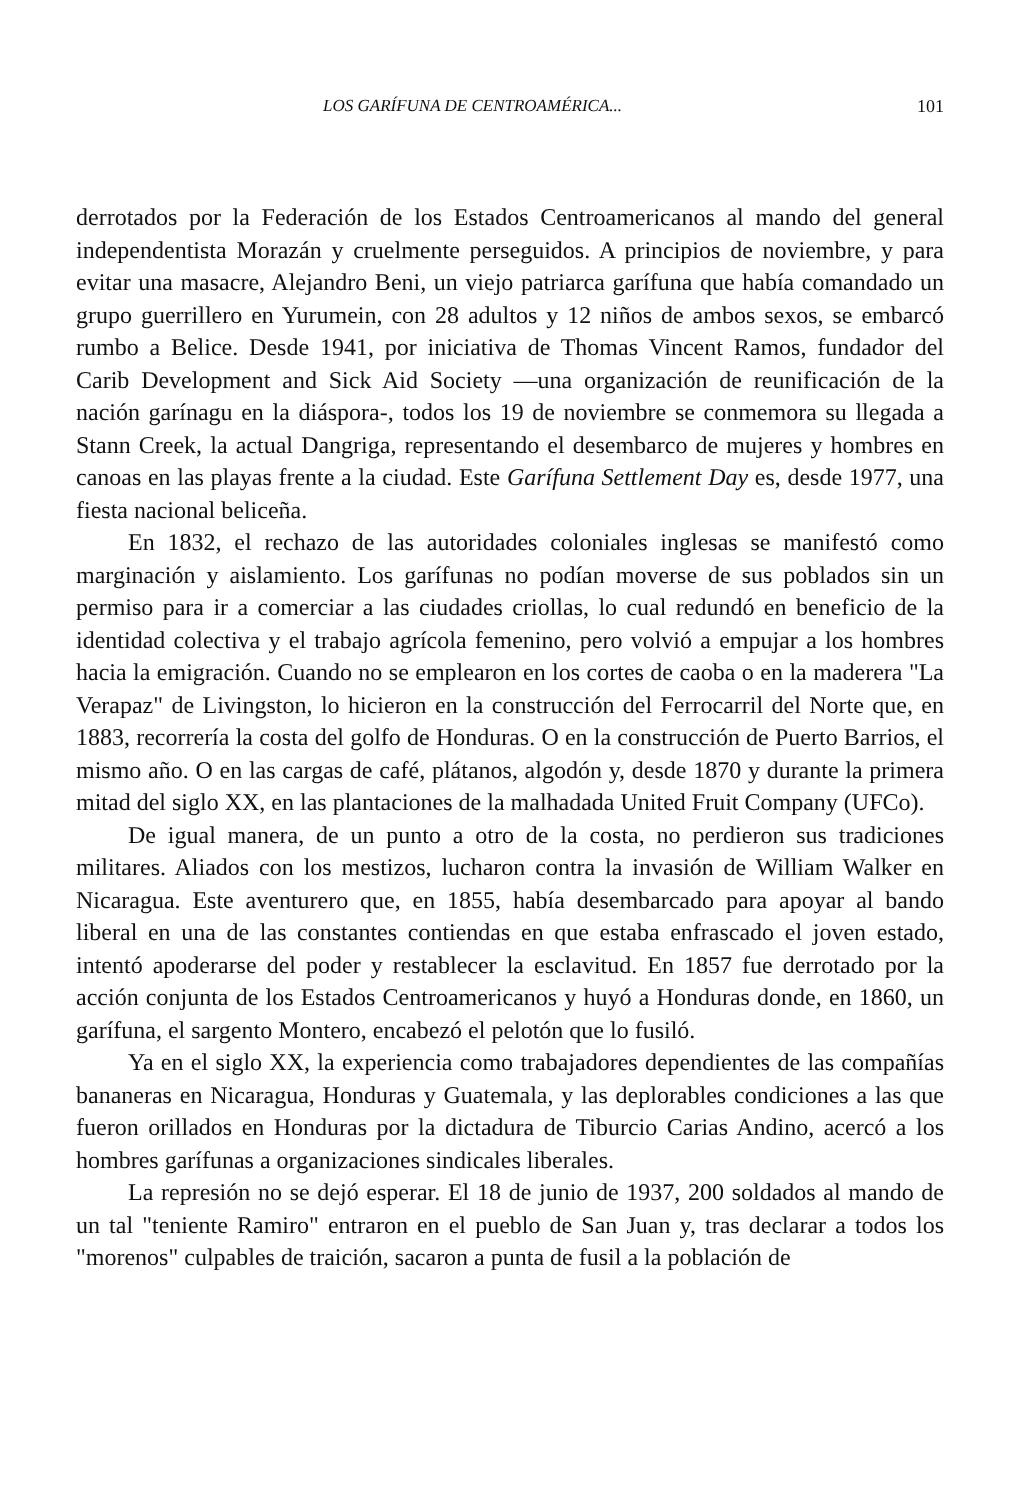LOS GARÍFUNA DE CENTROAMÉRICA... 101
derrotados por la Federación de los Estados Centroamericanos al mando del general independentista Morazán y cruelmente perseguidos. A principios de noviembre, y para evitar una masacre, Alejandro Beni, un viejo patriarca garífuna que había comandado un grupo guerrillero en Yurumein, con 28 adultos y 12 niños de ambos sexos, se embarcó rumbo a Belice. Desde 1941, por iniciativa de Thomas Vincent Ramos, fundador del Carib Development and Sick Aid Society —una organización de reunificación de la nación garínagu en la diáspora-, todos los 19 de noviembre se conmemora su llegada a Stann Creek, la actual Dangriga, representando el desembarco de mujeres y hombres en canoas en las playas frente a la ciudad. Este Garífuna Settlement Day es, desde 1977, una fiesta nacional beliceña.
En 1832, el rechazo de las autoridades coloniales inglesas se manifestó como marginación y aislamiento. Los garífunas no podían moverse de sus poblados sin un permiso para ir a comerciar a las ciudades criollas, lo cual redundó en beneficio de la identidad colectiva y el trabajo agrícola femenino, pero volvió a empujar a los hombres hacia la emigración. Cuando no se emplearon en los cortes de caoba o en la maderera "La Verapaz" de Livingston, lo hicieron en la construcción del Ferrocarril del Norte que, en 1883, recorrería la costa del golfo de Honduras. O en la construcción de Puerto Barrios, el mismo año. O en las cargas de café, plátanos, algodón y, desde 1870 y durante la primera mitad del siglo XX, en las plantaciones de la malhadada United Fruit Company (UFCo).
De igual manera, de un punto a otro de la costa, no perdieron sus tradiciones militares. Aliados con los mestizos, lucharon contra la invasión de William Walker en Nicaragua. Este aventurero que, en 1855, había desembarcado para apoyar al bando liberal en una de las constantes contiendas en que estaba enfrascado el joven estado, intentó apoderarse del poder y restablecer la esclavitud. En 1857 fue derrotado por la acción conjunta de los Estados Centroamericanos y huyó a Honduras donde, en 1860, un garífuna, el sargento Montero, encabezó el pelotón que lo fusiló.
Ya en el siglo XX, la experiencia como trabajadores dependientes de las compañías bananeras en Nicaragua, Honduras y Guatemala, y las deplorables condiciones a las que fueron orillados en Honduras por la dictadura de Tiburcio Carias Andino, acercó a los hombres garífunas a organizaciones sindicales liberales.
La represión no se dejó esperar. El 18 de junio de 1937, 200 soldados al mando de un tal "teniente Ramiro" entraron en el pueblo de San Juan y, tras declarar a todos los "morenos" culpables de traición, sacaron a punta de fusil a la población de